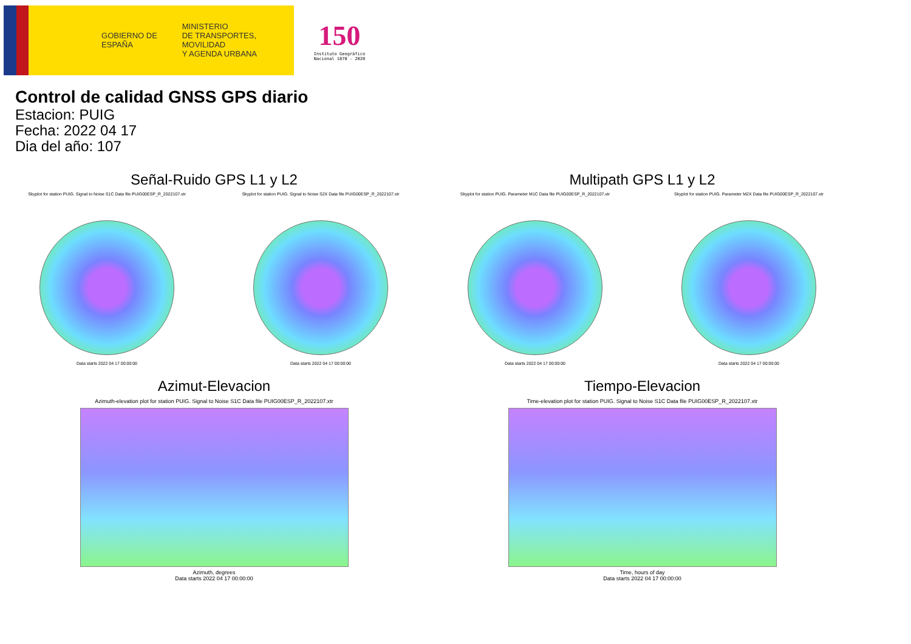GOBIERNO DE ESPAÑA
MINISTERIO
DE TRANSPORTES, MOVILIDAD
Y AGENDA URBANA
150
Instituto Geográfico
Nacional 1870 - 2020
Control de calidad GNSS GPS diario
Estacion: PUIG
Fecha: 2022 04 17
Dia del año: 107
Señal-Ruido GPS L1 y L2
Skyplot for station PUIG. Signal to Noise S1C Data file PUIG00ESP_R_2022107.xtr
Data starts 2022 04 17 00:00:00
Skyplot for station PUIG. Signal to Noise S2X Data file PUIG00ESP_R_2022107.xtr
Data starts 2022 04 17 00:00:00
Multipath GPS L1 y L2
Skyplot for station PUIG. Parameter M1C Data file PUIG00ESP_R_2022107.xtr
Data starts 2022 04 17 00:00:00
Skyplot for station PUIG. Parameter M2X Data file PUIG00ESP_R_2022107.xtr
Data starts 2022 04 17 00:00:00
Azimut-Elevacion
Azimuth-elevation plot for station PUIG. Signal to Noise S1C Data file PUIG00ESP_R_2022107.xtr
Azimuth, degrees
Data starts 2022 04 17 00:00:00
Tiempo-Elevacion
Time-elevation plot for station PUIG. Signal to Noise S1C Data file PUIG00ESP_R_2022107.xtr
Time, hours of day
Data starts 2022 04 17 00:00:00